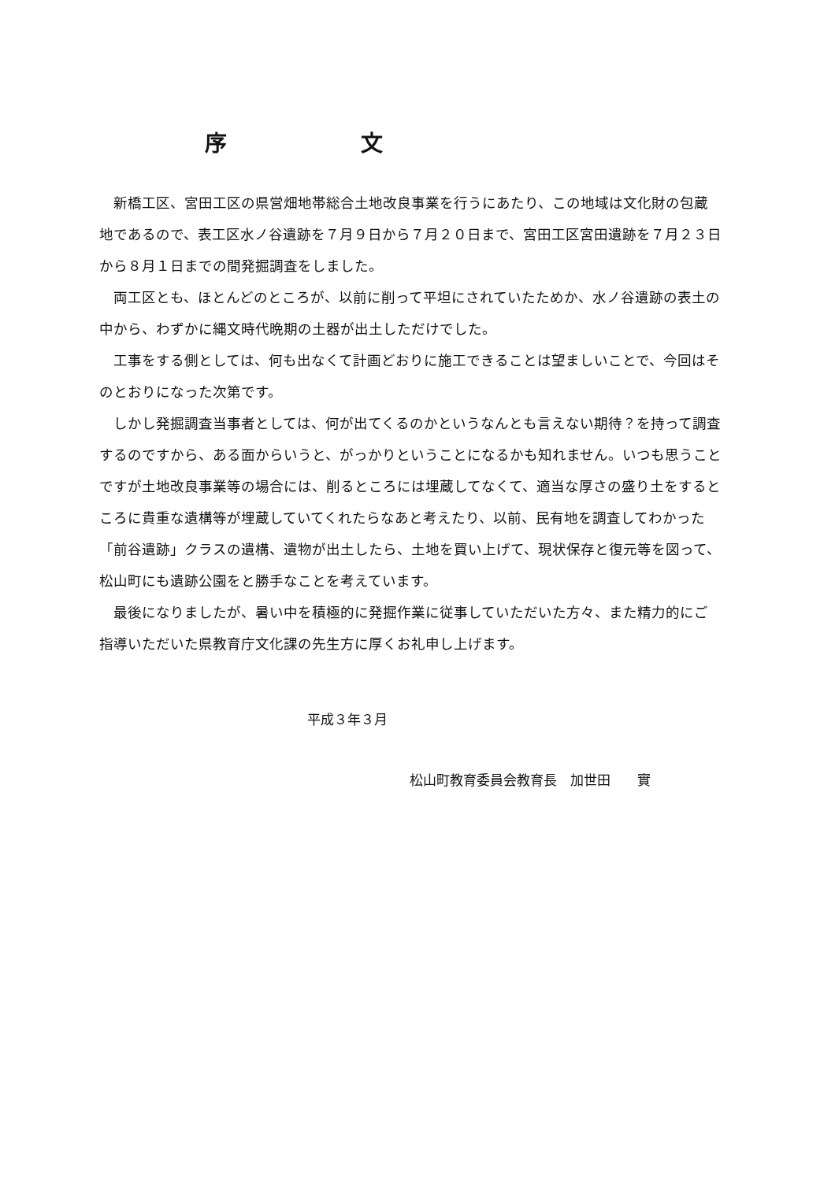序文
新橋工区、宮田工区の県営畑地帯総合土地改良事業を行うにあたり、この地域は文化財の包蔵地であるので、表工区水ノ谷遺跡を７月９日から７月２０日まで、宮田工区宮田遺跡を７月２３日から８月１日までの間発掘調査をしました。
両工区とも、ほとんどのところが、以前に削って平坦にされていたためか、水ノ谷遺跡の表土の中から、わずかに縄文時代晩期の土器が出土しただけでした。
工事をする側としては、何も出なくて計画どおりに施工できることは望ましいことで、今回はそのとおりになった次第です。
しかし発掘調査当事者としては、何が出てくるのかというなんとも言えない期待？を持って調査するのですから、ある面からいうと、がっかりということになるかも知れません。いつも思うことですが土地改良事業等の場合には、削るところには埋蔵してなくて、適当な厚さの盛り土をするところに貴重な遺構等が埋蔵していてくれたらなあと考えたり、以前、民有地を調査してわかった「前谷遺跡」クラスの遺構、遺物が出土したら、土地を買い上げて、現状保存と復元等を図って、松山町にも遺跡公園をと勝手なことを考えています。
最後になりましたが、暑い中を積極的に発掘作業に従事していただいた方々、また精力的にご指導いただいた県教育庁文化課の先生方に厚くお礼申し上げます。
平成３年３月
松山町教育委員会教育長　加世田　　實